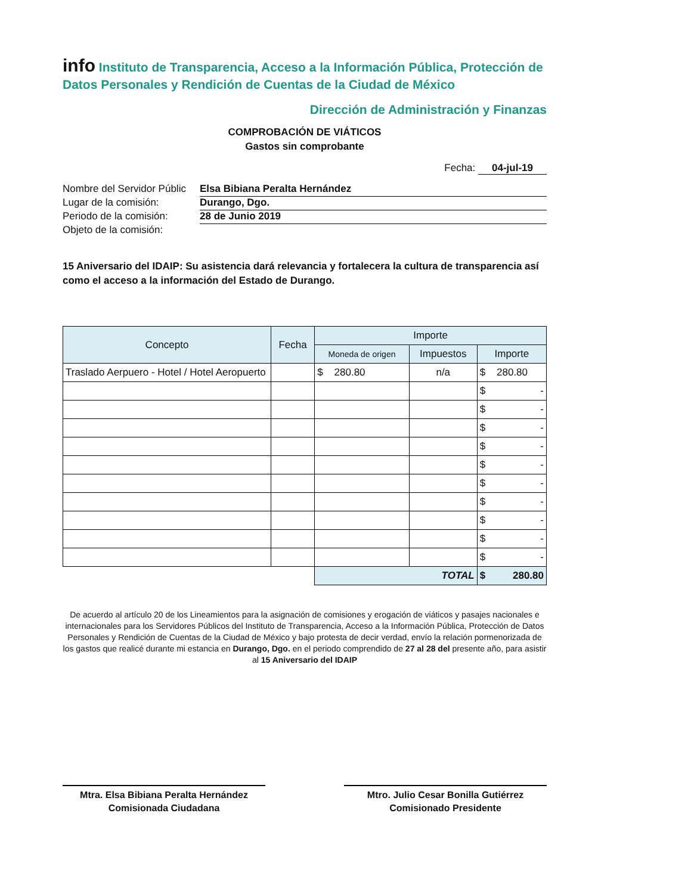info Instituto de Transparencia, Acceso a la Información Pública, Protección de Datos Personales y Rendición de Cuentas de la Ciudad de México
Dirección de Administración y Finanzas
COMPROBACIÓN DE VIÁTICOS
Gastos sin comprobante
Fecha: 04-jul-19
Nombre del Servidor Públic Elsa Bibiana Peralta Hernández
Lugar de la comisión: Durango, Dgo.
Periodo de la comisión: 28 de Junio 2019
Objeto de la comisión:
15 Aniversario del IDAIP: Su asistencia dará relevancia y fortalecera la cultura de transparencia así como el acceso a la información del Estado de Durango.
| Concepto | Fecha | Importe | | |
| --- | --- | --- | --- | --- |
| | | Moneda de origen | Impuestos | Importe |
| Traslado Aerpuero - Hotel / Hotel Aeropuerto | | $ 280.80 | n/a | $ 280.80 |
| | | | | $ - |
| | | | | $ - |
| | | | | $ - |
| | | | | $ - |
| | | | | $ - |
| | | | | $ - |
| | | | | $ - |
| | | | | $ - |
| | | | | $ - |
| | | | | $ - |
| | | TOTAL | | $ 280.80 |
De acuerdo al artículo 20 de los Lineamientos para la asignación de comisiones y erogación de viáticos y pasajes nacionales e internacionales para los Servidores Públicos del Instituto de Transparencia, Acceso a la Información Pública, Protección de Datos Personales y Rendición de Cuentas de la Ciudad de México y bajo protesta de decir verdad, envío la relación pormenorizada de los gastos que realicé durante mi estancia en Durango, Dgo. en el periodo comprendido de 27 al 28 del presente año, para asistir al 15 Aniversario del IDAIP
Mtra. Elsa Bibiana Peralta Hernández
Comisionada Ciudadana
Mtro. Julio Cesar Bonilla Gutiérrez
Comisionado Presidente